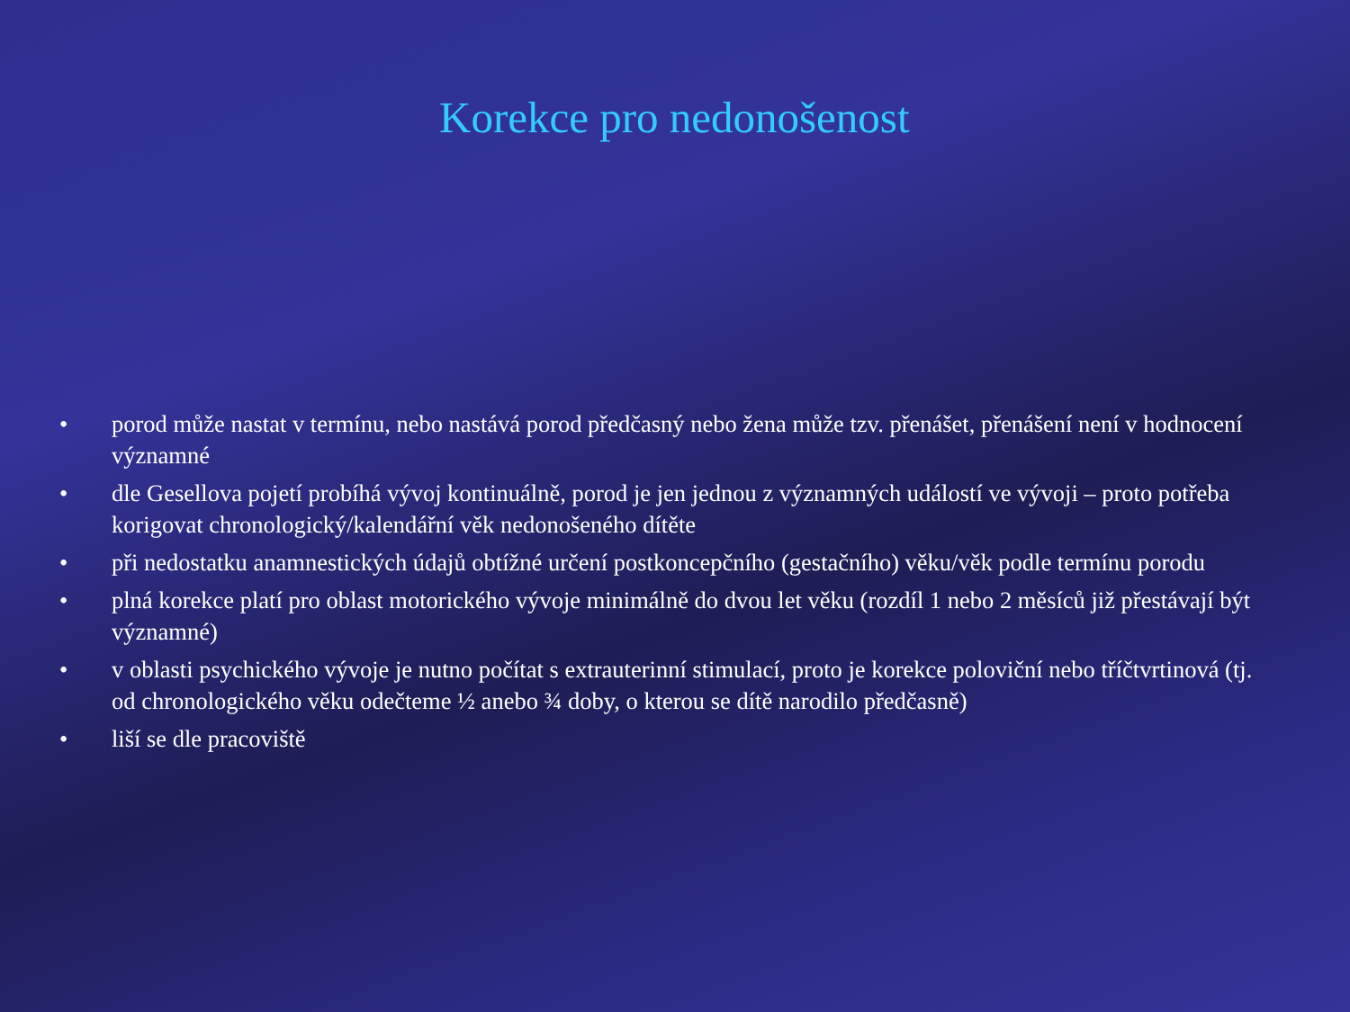Korekce pro nedonošenost
• porod může nastat v termínu, nebo nastává porod předčasný nebo žena může tzv. přenášet, přenášení není v hodnocení významné
• dle Gesellova pojetí probíhá vývoj kontinuálně, porod je jen jednou z významných událostí ve vývoji – proto potřeba korigovat chronologický/kalendářní věk nedonošeného dítěte
• při nedostatku anamnestických údajů obtížné určení postkoncepčního (gestačního) věku/věk podle termínu porodu
• plná korekce platí pro oblast motorického vývoje minimálně do dvou let věku (rozdíl 1 nebo 2 měsíců již přestávají být významné)
• v oblasti psychického vývoje je nutno počítat s extrauterinní stimulací, proto je korekce poloviční nebo tříčtvrtinová (tj. od chronologického věku odečteme ½ anebo ¾ doby, o kterou se dítě narodilo předčasně)
• liší se dle pracoviště